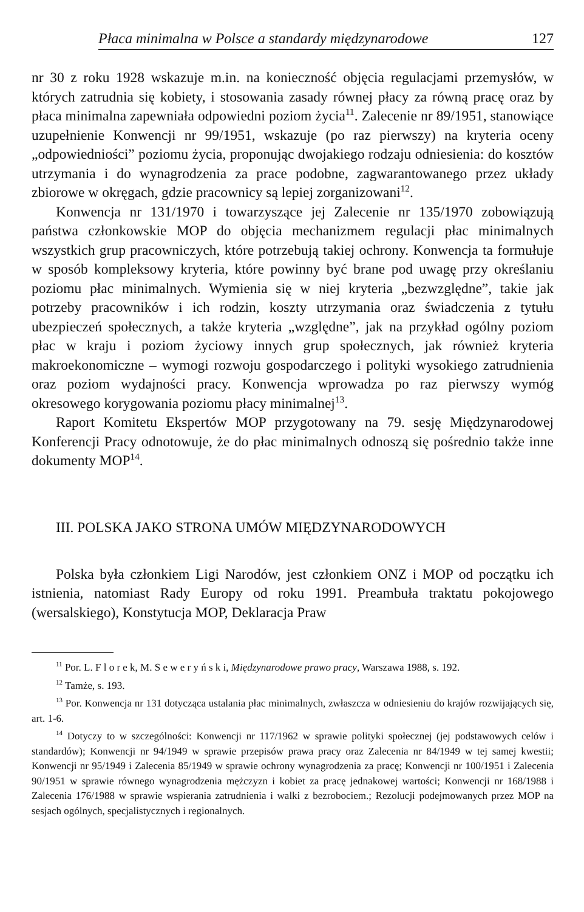Płaca minimalna w Polsce a standardy międzynarodowe 127
nr 30 z roku 1928 wskazuje m.in. na konieczność objęcia regulacjami przemysłów, w których zatrudnia się kobiety, i stosowania zasady równej płacy za równą pracę oraz by płaca minimalna zapewniała odpowiedni poziom życia<sup>11</sup>. Zalecenie nr 89/1951, stanowiące uzupełnienie Konwencji nr 99/1951, wskazuje (po raz pierwszy) na kryteria oceny „odpowiedniości” poziomu życia, proponując dwojakiego rodzaju odniesienia: do kosztów utrzymania i do wynagrodzenia za prace podobne, zagwarantowanego przez układy zbiorowe w okręgach, gdzie pracownicy są lepiej zorganizowani<sup>12</sup>.
Konwencja nr 131/1970 i towarzyszące jej Zalecenie nr 135/1970 zobowiązują państwa członkowskie MOP do objęcia mechanizmem regulacji płac minimalnych wszystkich grup pracowniczych, które potrzebują takiej ochrony. Konwencja ta formułuje w sposób kompleksowy kryteria, które powinny być brane pod uwagę przy określaniu poziomu płac minimalnych. Wymienia się w niej kryteria „bezwzględne”, takie jak potrzeby pracowników i ich rodzin, koszty utrzymania oraz świadczenia z tytułu ubezpieczeń społecznych, a także kryteria „względne”, jak na przykład ogólny poziom płac w kraju i poziom życiowy innych grup społecznych, jak również kryteria makroekonomiczne – wymogi rozwoju gospodarczego i polityki wysokiego zatrudnienia oraz poziom wydajności pracy. Konwencja wprowadza po raz pierwszy wymóg okresowego korygowania poziomu płacy minimalnej<sup>13</sup>.
Raport Komitetu Ekspertów MOP przygotowany na 79. sesję Międzynarodowej Konferencji Pracy odnotowuje, że do płac minimalnych odnoszą się pośrednio także inne dokumenty MOP<sup>14</sup>.
III. POLSKA JAKO STRONA UMÓW MIĘDZYNARODOWYCH
Polska była członkiem Ligi Narodów, jest członkiem ONZ i MOP od początku ich istnienia, natomiast Rady Europy od roku 1991. Preambuła traktatu pokojowego (wersalskiego), Konstytucja MOP, Deklaracja Praw
<sup>11</sup> Por. L. F l o r e k, M. S e w e r y ń s k i, Międzynarodowe prawo pracy, Warszawa 1988, s. 192.
<sup>12</sup> Tamże, s. 193.
<sup>13</sup> Por. Konwencja nr 131 dotycząca ustalania płac minimalnych, zwłaszcza w odniesieniu do krajów rozwijających się, art. 1-6.
<sup>14</sup> Dotyczy to w szczególności: Konwencji nr 117/1962 w sprawie polityki społecznej (jej podstawowych celów i standardów); Konwencji nr 94/1949 w sprawie przepisów prawa pracy oraz Zalecenia nr 84/1949 w tej samej kwestii; Konwencji nr 95/1949 i Zalecenia 85/1949 w sprawie ochrony wynagrodzenia za pracę; Konwencji nr 100/1951 i Zalecenia 90/1951 w sprawie równego wynagrodzenia mężczyzn i kobiet za pracę jednakowej wartości; Konwencji nr 168/1988 i Zalecenia 176/1988 w sprawie wspierania zatrudnienia i walki z bezrobociem.; Rezolucji podejmowanych przez MOP na sesjach ogólnych, specjalistycznych i regionalnych.